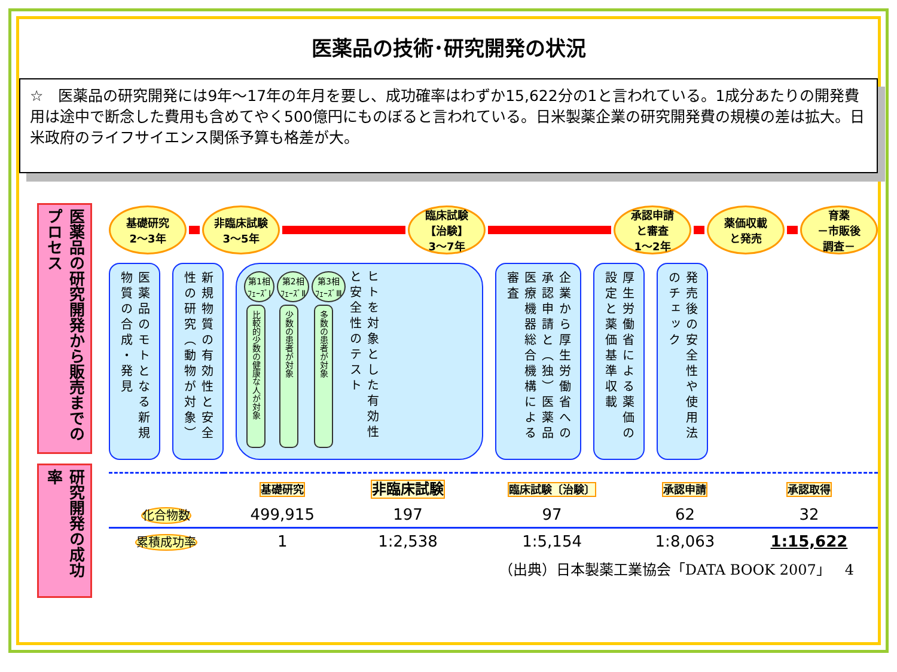医薬品の技術･研究開発の状況
☆　医薬品の研究開発には9年～17年の年月を要し、成功確率はわずか15,622分の1と言われている。1成分あたりの開発費用は途中で断念した費用も含めてやく500億円にものぼると言われている。日米製薬企業の研究開発費の規模の差は拡大。日米政府のライフサイエンス関係予算も格差が大。
医薬品の研究開発から販売までのプロセス
研究開発の成功率
基礎研究
2～3年
非臨床試験
3～5年
臨床試験
【治験】
3～7年
承認申請
と審査
1～2年
薬価収載
と発売
育薬
－市販後
調査－
医薬品のモトとなる新規物質の合成・発見
新規物質の有効性と安全性の研究（動物が対象）
第1相
ﾌｪｰｽﾞⅠ
比較的少数の健康な人が対象
第2相
ﾌｪｰｽﾞⅡ
少数の患者が対象
第3相
ﾌｪｰｽﾞⅢ
多数の患者が対象
ヒトを対象とした有効性と安全性のテスト
企業から厚生労働省への承認申請と（独）医薬品医療機器総合機構による審査
厚生労働省による薬価の設定と薬価基準収載
発売後の安全性や使用法のチェック
| | 基礎研究 | 非臨床試験 | 臨床試験〔治験〕 | 承認申請 | 承認取得 |
| 化合物数 | 499,915 | 197 | 97 | 62 | 32 |
| 累積成功率 | 1 | 1:2,538 | 1:5,154 | 1:8,063 | 1:15,622 |
（出典）日本製薬工業協会「DATA BOOK 2007」　4